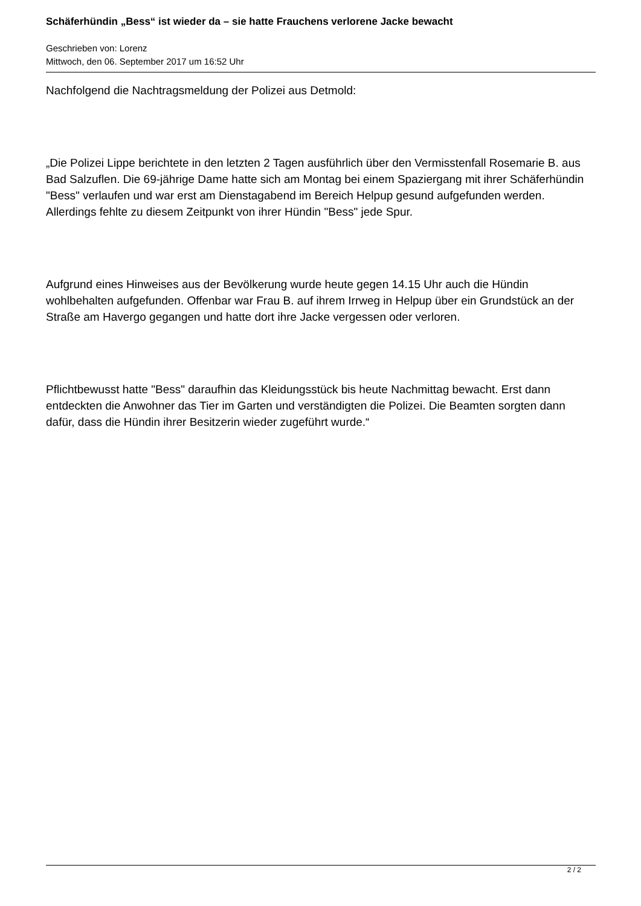Schäferhündin „Bess“ ist wieder da – sie hatte Frauchens verlorene Jacke bewacht
Geschrieben von: Lorenz
Mittwoch, den 06. September 2017 um 16:52 Uhr
Nachfolgend die Nachtragsmeldung der Polizei aus Detmold:
„Die Polizei Lippe berichtete in den letzten 2 Tagen ausführlich über den Vermisstenfall Rosemarie B. aus Bad Salzuflen. Die 69-jährige Dame hatte sich am Montag bei einem Spaziergang mit ihrer Schäferhündin "Bess" verlaufen und war erst am Dienstagabend im Bereich Helpup gesund aufgefunden werden. Allerdings fehlte zu diesem Zeitpunkt von ihrer Hündin "Bess" jede Spur.
Aufgrund eines Hinweises aus der Bevölkerung wurde heute gegen 14.15 Uhr auch die Hündin wohlbehalten aufgefunden. Offenbar war Frau B. auf ihrem Irrweg in Helpup über ein Grundstück an der Straße am Havergo gegangen und hatte dort ihre Jacke vergessen oder verloren.
Pflichtbewusst hatte "Bess" daraufhin das Kleidungsstück bis heute Nachmittag bewacht. Erst dann entdeckten die Anwohner das Tier im Garten und verständigten die Polizei. Die Beamten sorgten dann dafür, dass die Hündin ihrer Besitzerin wieder zugeführt wurde.“
2 / 2